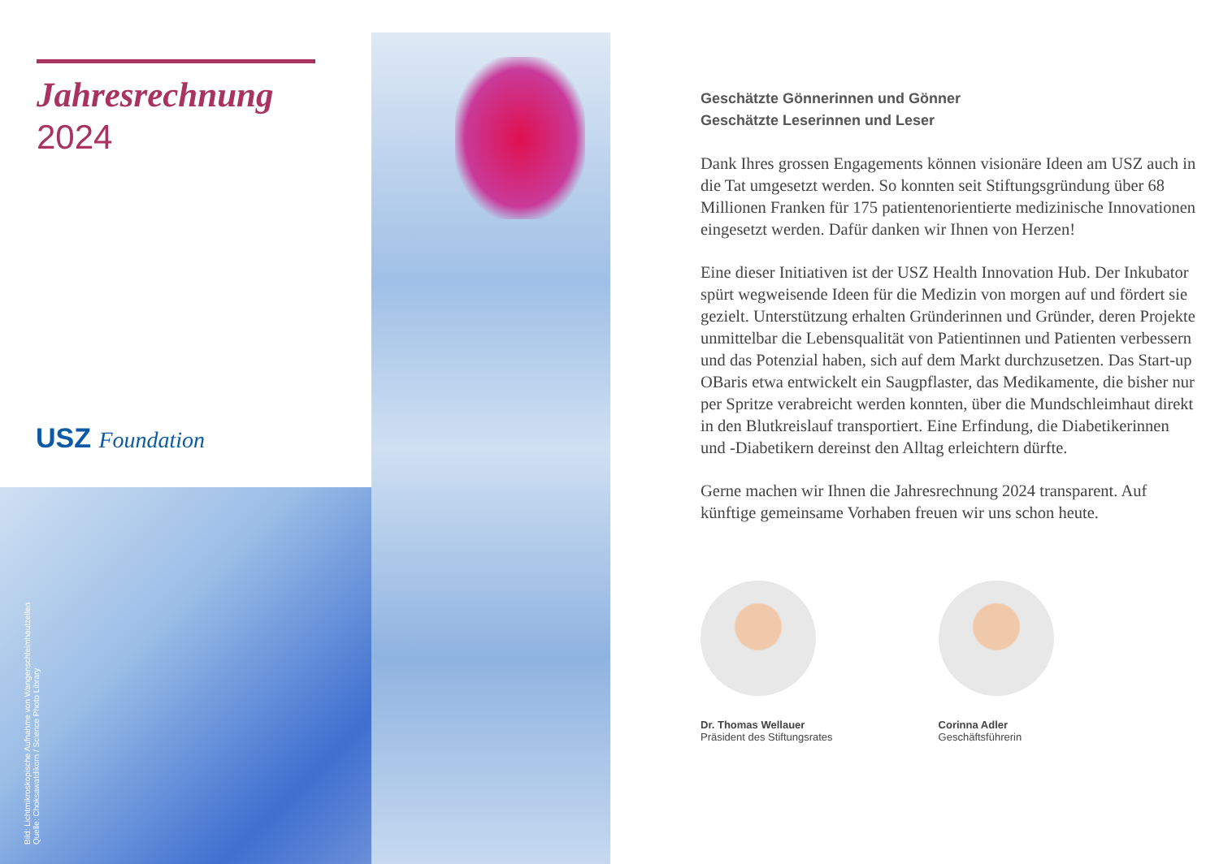Jahresrechnung
2024
USZ Foundation
Bild: Lichtmikroskopische Aufnahme von Wangenschleimhautzellen
Quelle: Choksawatdikorn / Science Photo Library
Geschätzte Gönnerinnen und Gönner
Geschätzte Leserinnen und Leser
Dank Ihres grossen Engagements können visionäre Ideen am USZ auch in die Tat umgesetzt werden. So konnten seit Stiftungs­gründung über 68 Millionen Franken für 175 patientenorientierte medizinische Innovationen eingesetzt werden. Dafür danken wir Ihnen von Herzen!
Eine dieser Initiativen ist der USZ Health Innovation Hub. Der Inkubator spürt wegweisende Ideen für die Medizin von morgen auf und fördert sie gezielt. Unterstützung erhalten Gründerinnen und Gründer, deren Projekte unmittelbar die Lebensqualität von Patientinnen und Patienten verbessern und das Potenzial haben, sich auf dem Markt durchzusetzen. Das Start-up OBaris etwa ent­wickelt ein Saugpflaster, das Medikamente, die bisher nur per Spritze verabreicht werden konnten, über die Mundschleimhaut direkt in den Blutkreislauf transportiert. Eine Erfindung, die Diabetikerinnen und -Diabetikern dereinst den Alltag erleichtern dürfte.
Gerne machen wir Ihnen die Jahresrechnung 2024 transparent. Auf künftige gemeinsame Vorhaben freuen wir uns schon heute.
Dr. Thomas Wellauer
Präsident des Stiftungsrates
Corinna Adler
Geschäftsführerin